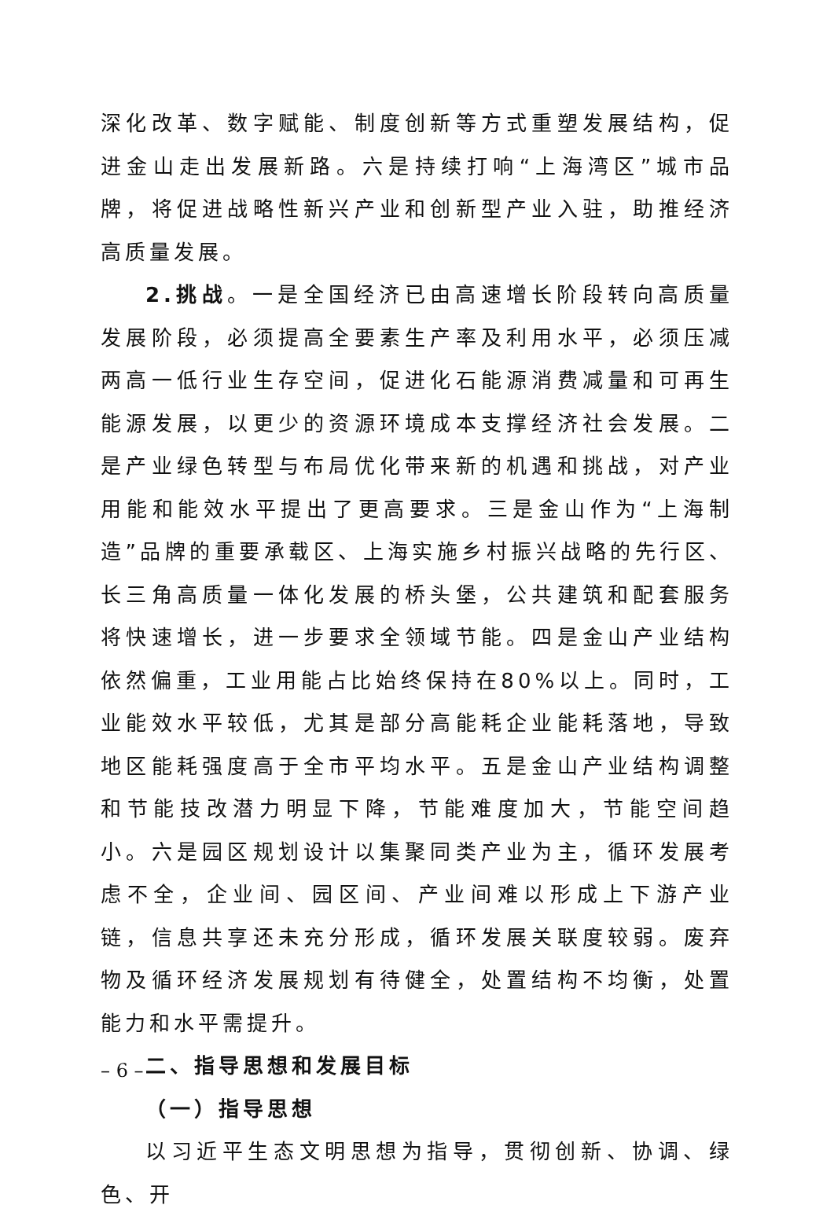深化改革、数字赋能、制度创新等方式重塑发展结构，促进金山走出发展新路。六是持续打响“上海湾区”城市品牌，将促进战略性新兴产业和创新型产业入驻，助推经济高质量发展。
2.挑战。一是全国经济已由高速增长阶段转向高质量发展阶段，必须提高全要素生产率及利用水平，必须压减两高一低行业生存空间，促进化石能源消费减量和可再生能源发展，以更少的资源环境成本支撑经济社会发展。二是产业绿色转型与布局优化带来新的机遇和挑战，对产业用能和能效水平提出了更高要求。三是金山作为“上海制造”品牌的重要承载区、上海实施乡村振兴战略的先行区、长三角高质量一体化发展的桥头堡，公共建筑和配套服务将快速增长，进一步要求全领域节能。四是金山产业结构依然偏重，工业用能占比始终保持在80%以上。同时，工业能效水平较低，尤其是部分高能耗企业能耗落地，导致地区能耗强度高于全市平均水平。五是金山产业结构调整和节能技改潜力明显下降，节能难度加大，节能空间趋小。六是园区规划设计以集聚同类产业为主，循环发展考虑不全，企业间、园区间、产业间难以形成上下游产业链，信息共享还未充分形成，循环发展关联度较弱。废弃物及循环经济发展规划有待健全，处置结构不均衡，处置能力和水平需提升。
二、指导思想和发展目标
（一）指导思想
以习近平生态文明思想为指导，贯彻创新、协调、绿色、开
– 6 –